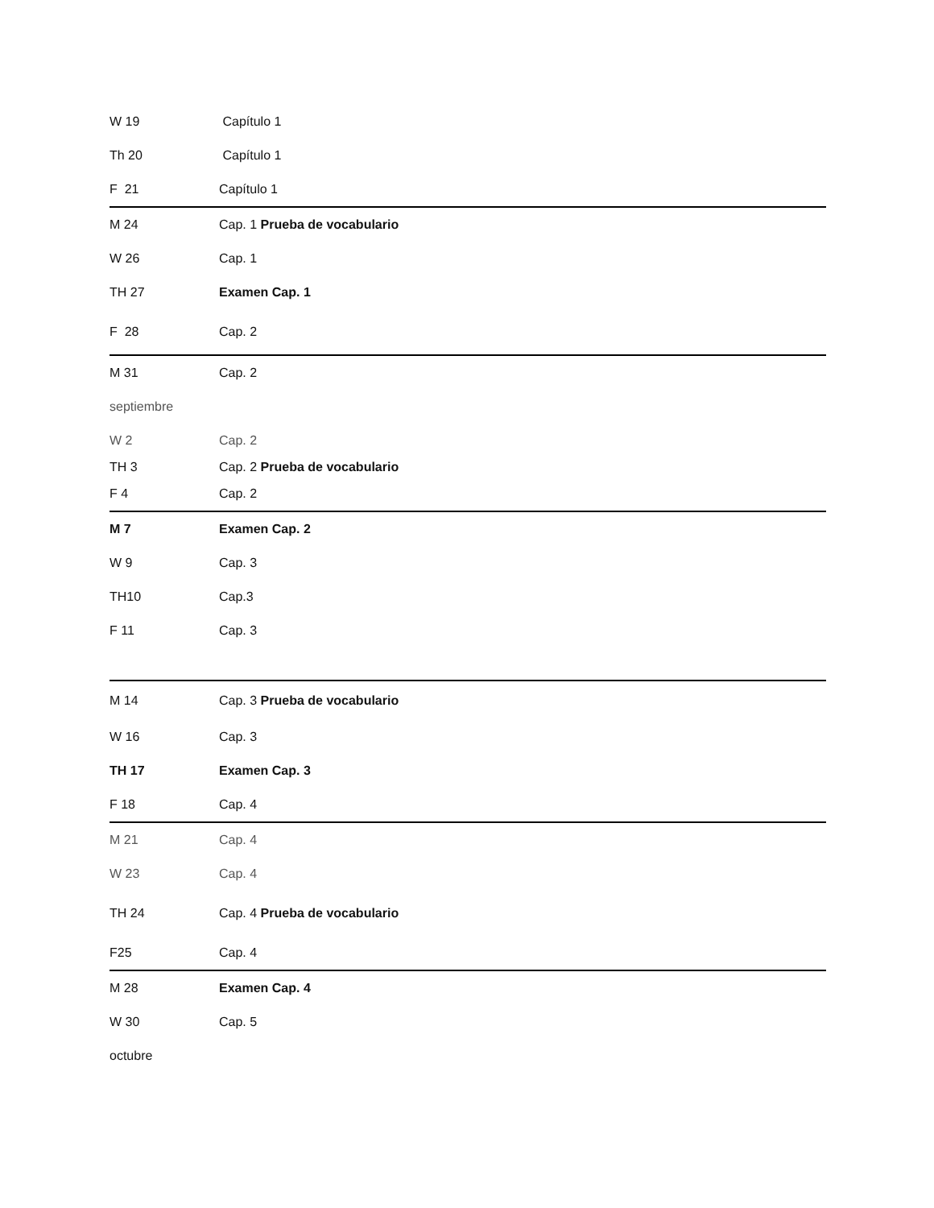| W 19 | Capítulo 1 |
| Th 20 | Capítulo 1 |
| F 21 | Capítulo 1 |
| M 24 | Cap. 1 Prueba de vocabulario |
| W 26 | Cap. 1 |
| TH 27 | Examen Cap. 1 |
| F 28 | Cap. 2 |
| M 31 | Cap. 2 |
| septiembre | |
| W 2 | Cap. 2 |
| TH 3 | Cap. 2 Prueba de vocabulario |
| F 4 | Cap. 2 |
| M 7 | Examen Cap. 2 |
| W 9 | Cap. 3 |
| TH10 | Cap.3 |
| F 11 | Cap. 3 |
| M 14 | Cap. 3 Prueba de vocabulario |
| W 16 | Cap. 3 |
| TH 17 | Examen Cap. 3 |
| F 18 | Cap. 4 |
| M 21 | Cap. 4 |
| W 23 | Cap. 4 |
| TH 24 | Cap. 4 Prueba de vocabulario |
| F25 | Cap. 4 |
| M 28 | Examen Cap. 4 |
| W 30 | Cap. 5 |
| octubre | |